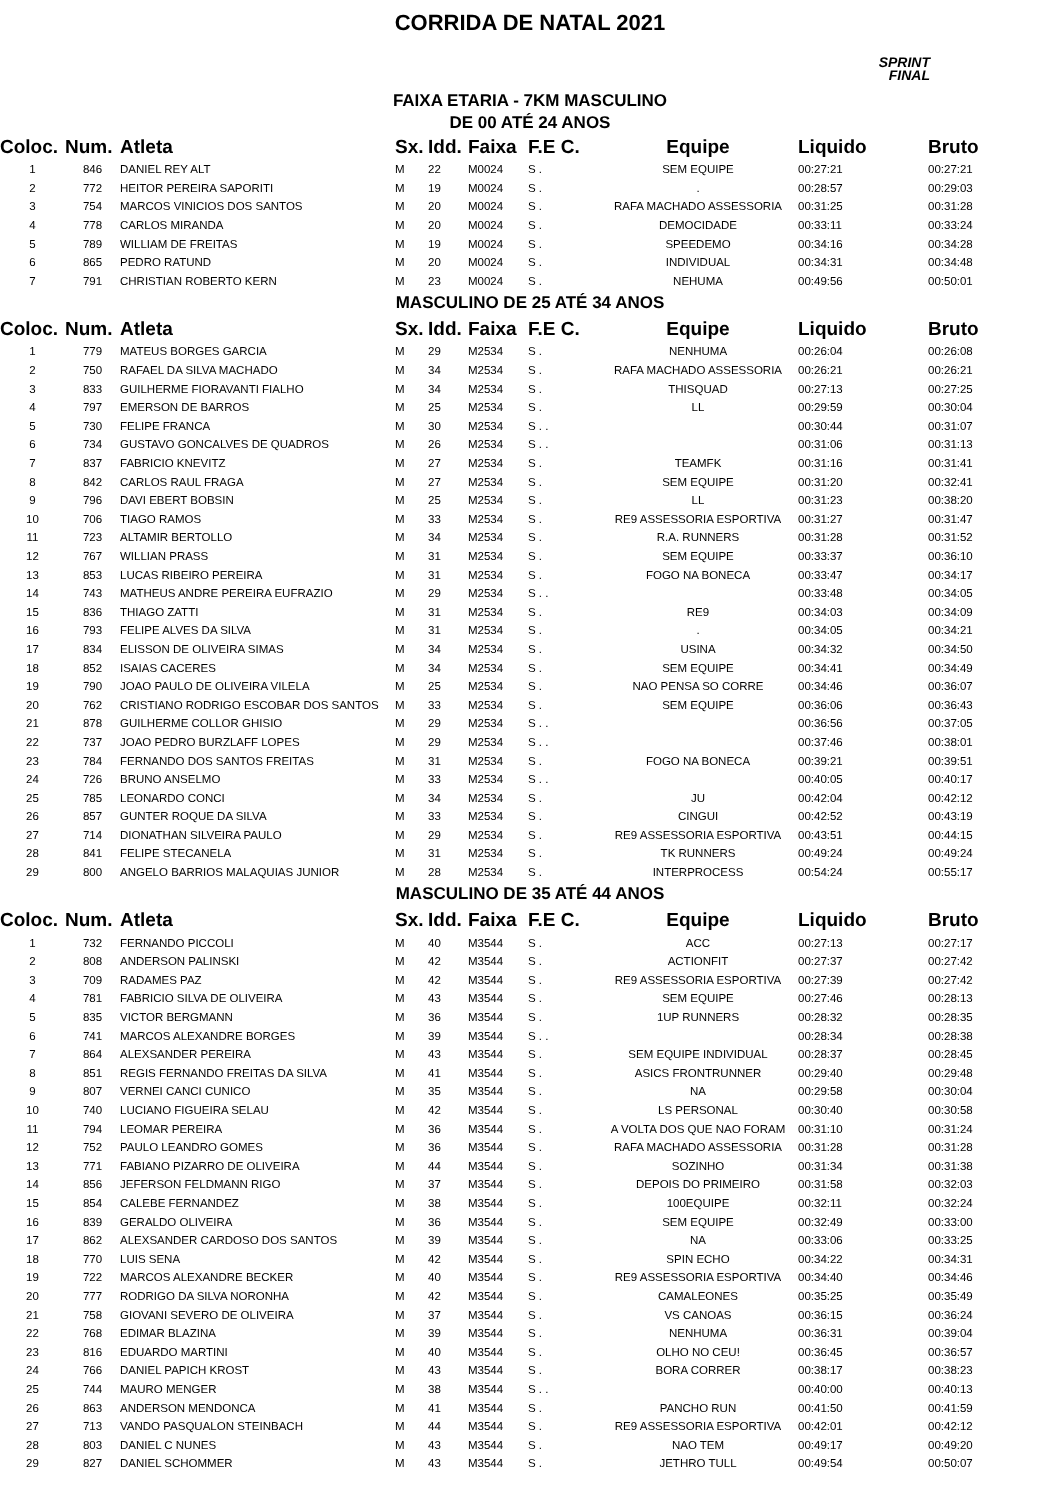CORRIDA DE NATAL 2021
SPRINT
FINAL
FAIXA ETARIA - 7KM MASCULINO
DE 00 ATÉ 24 ANOS
| Coloc. | Num. | Atleta | Sx. | Idd. | Faixa | F.E C. | Equipe | Liquido | Bruto |
| --- | --- | --- | --- | --- | --- | --- | --- | --- | --- |
| 1 | 846 | DANIEL REY ALT | M | 22 | M0024 | S . | SEM EQUIPE | 00:27:21 | 00:27:21 |
| 2 | 772 | HEITOR PEREIRA SAPORITI | M | 19 | M0024 | S . | . | 00:28:57 | 00:29:03 |
| 3 | 754 | MARCOS VINICIOS DOS SANTOS | M | 20 | M0024 | S . | RAFA MACHADO ASSESSORIA | 00:31:25 | 00:31:28 |
| 4 | 778 | CARLOS MIRANDA | M | 20 | M0024 | S . | DEMOCIDADE | 00:33:11 | 00:33:24 |
| 5 | 789 | WILLIAM DE FREITAS | M | 19 | M0024 | S . | SPEEDEMO | 00:34:16 | 00:34:28 |
| 6 | 865 | PEDRO RATUND | M | 20 | M0024 | S . | INDIVIDUAL | 00:34:31 | 00:34:48 |
| 7 | 791 | CHRISTIAN ROBERTO KERN | M | 23 | M0024 | S . | NEHUMA | 00:49:56 | 00:50:01 |
| MASCULINO DE 25 ATÉ 34 ANOS | | | | | | | | | |
| Coloc. | Num. | Atleta | Sx. | Idd. | Faixa | F.E C. | Equipe | Liquido | Bruto |
| 1 | 779 | MATEUS BORGES GARCIA | M | 29 | M2534 | S . | NENHUMA | 00:26:04 | 00:26:08 |
| 2 | 750 | RAFAEL DA SILVA MACHADO | M | 34 | M2534 | S . | RAFA MACHADO ASSESSORIA | 00:26:21 | 00:26:21 |
| 3 | 833 | GUILHERME FIORAVANTI FIALHO | M | 34 | M2534 | S . | THISQUAD | 00:27:13 | 00:27:25 |
| 4 | 797 | EMERSON DE BARROS | M | 25 | M2534 | S . | LL | 00:29:59 | 00:30:04 |
| 5 | 730 | FELIPE FRANCA | M | 30 | M2534 | S . . | | 00:30:44 | 00:31:07 |
| 6 | 734 | GUSTAVO GONCALVES DE QUADROS | M | 26 | M2534 | S . . | | 00:31:06 | 00:31:13 |
| 7 | 837 | FABRICIO KNEVITZ | M | 27 | M2534 | S . | TEAMFK | 00:31:16 | 00:31:41 |
| 8 | 842 | CARLOS RAUL FRAGA | M | 27 | M2534 | S . | SEM EQUIPE | 00:31:20 | 00:32:41 |
| 9 | 796 | DAVI EBERT BOBSIN | M | 25 | M2534 | S . | LL | 00:31:23 | 00:38:20 |
| 10 | 706 | TIAGO RAMOS | M | 33 | M2534 | S . | RE9 ASSESSORIA ESPORTIVA | 00:31:27 | 00:31:47 |
| 11 | 723 | ALTAMIR BERTOLLO | M | 34 | M2534 | S . | R.A. RUNNERS | 00:31:28 | 00:31:52 |
| 12 | 767 | WILLIAN PRASS | M | 31 | M2534 | S . | SEM EQUIPE | 00:33:37 | 00:36:10 |
| 13 | 853 | LUCAS RIBEIRO PEREIRA | M | 31 | M2534 | S . | FOGO NA BONECA | 00:33:47 | 00:34:17 |
| 14 | 743 | MATHEUS ANDRE PEREIRA EUFRAZIO | M | 29 | M2534 | S . . | | 00:33:48 | 00:34:05 |
| 15 | 836 | THIAGO ZATTI | M | 31 | M2534 | S . | RE9 | 00:34:03 | 00:34:09 |
| 16 | 793 | FELIPE ALVES DA SILVA | M | 31 | M2534 | S . | . | 00:34:05 | 00:34:21 |
| 17 | 834 | ELISSON DE OLIVEIRA SIMAS | M | 34 | M2534 | S . | USINA | 00:34:32 | 00:34:50 |
| 18 | 852 | ISAIAS CACERES | M | 34 | M2534 | S . | SEM EQUIPE | 00:34:41 | 00:34:49 |
| 19 | 790 | JOAO PAULO DE OLIVEIRA VILELA | M | 25 | M2534 | S . | NAO PENSA SO CORRE | 00:34:46 | 00:36:07 |
| 20 | 762 | CRISTIANO RODRIGO ESCOBAR DOS SANTOS | M | 33 | M2534 | S . | SEM EQUIPE | 00:36:06 | 00:36:43 |
| 21 | 878 | GUILHERME COLLOR GHISIO | M | 29 | M2534 | S . . | | 00:36:56 | 00:37:05 |
| 22 | 737 | JOAO PEDRO BURZLAFF LOPES | M | 29 | M2534 | S . . | | 00:37:46 | 00:38:01 |
| 23 | 784 | FERNANDO DOS SANTOS FREITAS | M | 31 | M2534 | S . | FOGO NA BONECA | 00:39:21 | 00:39:51 |
| 24 | 726 | BRUNO ANSELMO | M | 33 | M2534 | S . . | | 00:40:05 | 00:40:17 |
| 25 | 785 | LEONARDO CONCI | M | 34 | M2534 | S . | JU | 00:42:04 | 00:42:12 |
| 26 | 857 | GUNTER ROQUE DA SILVA | M | 33 | M2534 | S . | CINGUI | 00:42:52 | 00:43:19 |
| 27 | 714 | DIONATHAN SILVEIRA PAULO | M | 29 | M2534 | S . | RE9 ASSESSORIA ESPORTIVA | 00:43:51 | 00:44:15 |
| 28 | 841 | FELIPE STECANELA | M | 31 | M2534 | S . | TK RUNNERS | 00:49:24 | 00:49:24 |
| 29 | 800 | ANGELO BARRIOS MALAQUIAS JUNIOR | M | 28 | M2534 | S . | INTERPROCESS | 00:54:24 | 00:55:17 |
| MASCULINO DE 35 ATÉ 44 ANOS | | | | | | | | | |
| Coloc. | Num. | Atleta | Sx. | Idd. | Faixa | F.E C. | Equipe | Liquido | Bruto |
| 1 | 732 | FERNANDO PICCOLI | M | 40 | M3544 | S . | ACC | 00:27:13 | 00:27:17 |
| 2 | 808 | ANDERSON PALINSKI | M | 42 | M3544 | S . | ACTIONFIT | 00:27:37 | 00:27:42 |
| 3 | 709 | RADAMES PAZ | M | 42 | M3544 | S . | RE9 ASSESSORIA ESPORTIVA | 00:27:39 | 00:27:42 |
| 4 | 781 | FABRICIO SILVA DE OLIVEIRA | M | 43 | M3544 | S . | SEM EQUIPE | 00:27:46 | 00:28:13 |
| 5 | 835 | VICTOR BERGMANN | M | 36 | M3544 | S . | 1UP RUNNERS | 00:28:32 | 00:28:35 |
| 6 | 741 | MARCOS ALEXANDRE BORGES | M | 39 | M3544 | S . . | | 00:28:34 | 00:28:38 |
| 7 | 864 | ALEXSANDER PEREIRA | M | 43 | M3544 | S . | SEM EQUIPE INDIVIDUAL | 00:28:37 | 00:28:45 |
| 8 | 851 | REGIS FERNANDO FREITAS DA SILVA | M | 41 | M3544 | S . | ASICS FRONTRUNNER | 00:29:40 | 00:29:48 |
| 9 | 807 | VERNEI CANCI CUNICO | M | 35 | M3544 | S . | NA | 00:29:58 | 00:30:04 |
| 10 | 740 | LUCIANO FIGUEIRA SELAU | M | 42 | M3544 | S . | LS PERSONAL | 00:30:40 | 00:30:58 |
| 11 | 794 | LEOMAR PEREIRA | M | 36 | M3544 | S . | A VOLTA DOS QUE NAO FORAM | 00:31:10 | 00:31:24 |
| 12 | 752 | PAULO LEANDRO GOMES | M | 36 | M3544 | S . | RAFA MACHADO ASSESSORIA | 00:31:28 | 00:31:28 |
| 13 | 771 | FABIANO PIZARRO DE OLIVEIRA | M | 44 | M3544 | S . | SOZINHO | 00:31:34 | 00:31:38 |
| 14 | 856 | JEFERSON FELDMANN RIGO | M | 37 | M3544 | S . | DEPOIS DO PRIMEIRO | 00:31:58 | 00:32:03 |
| 15 | 854 | CALEBE FERNANDEZ | M | 38 | M3544 | S . | 100EQUIPE | 00:32:11 | 00:32:24 |
| 16 | 839 | GERALDO OLIVEIRA | M | 36 | M3544 | S . | SEM EQUIPE | 00:32:49 | 00:33:00 |
| 17 | 862 | ALEXSANDER CARDOSO DOS SANTOS | M | 39 | M3544 | S . | NA | 00:33:06 | 00:33:25 |
| 18 | 770 | LUIS SENA | M | 42 | M3544 | S . | SPIN ECHO | 00:34:22 | 00:34:31 |
| 19 | 722 | MARCOS ALEXANDRE BECKER | M | 40 | M3544 | S . | RE9 ASSESSORIA ESPORTIVA | 00:34:40 | 00:34:46 |
| 20 | 777 | RODRIGO DA SILVA NORONHA | M | 42 | M3544 | S . | CAMALEONES | 00:35:25 | 00:35:49 |
| 21 | 758 | GIOVANI SEVERO DE OLIVEIRA | M | 37 | M3544 | S . | VS CANOAS | 00:36:15 | 00:36:24 |
| 22 | 768 | EDIMAR BLAZINA | M | 39 | M3544 | S . | NENHUMA | 00:36:31 | 00:39:04 |
| 23 | 816 | EDUARDO MARTINI | M | 40 | M3544 | S . | OLHO NO CEU! | 00:36:45 | 00:36:57 |
| 24 | 766 | DANIEL PAPICH KROST | M | 43 | M3544 | S . | BORA CORRER | 00:38:17 | 00:38:23 |
| 25 | 744 | MAURO MENGER | M | 38 | M3544 | S . . | | 00:40:00 | 00:40:13 |
| 26 | 863 | ANDERSON MENDONCA | M | 41 | M3544 | S . | PANCHO RUN | 00:41:50 | 00:41:59 |
| 27 | 713 | VANDO PASQUALON STEINBACH | M | 44 | M3544 | S . | RE9 ASSESSORIA ESPORTIVA | 00:42:01 | 00:42:12 |
| 28 | 803 | DANIEL C NUNES | M | 43 | M3544 | S . | NAO TEM | 00:49:17 | 00:49:20 |
| 29 | 827 | DANIEL SCHOMMER | M | 43 | M3544 | S . | JETHRO TULL | 00:49:54 | 00:50:07 |